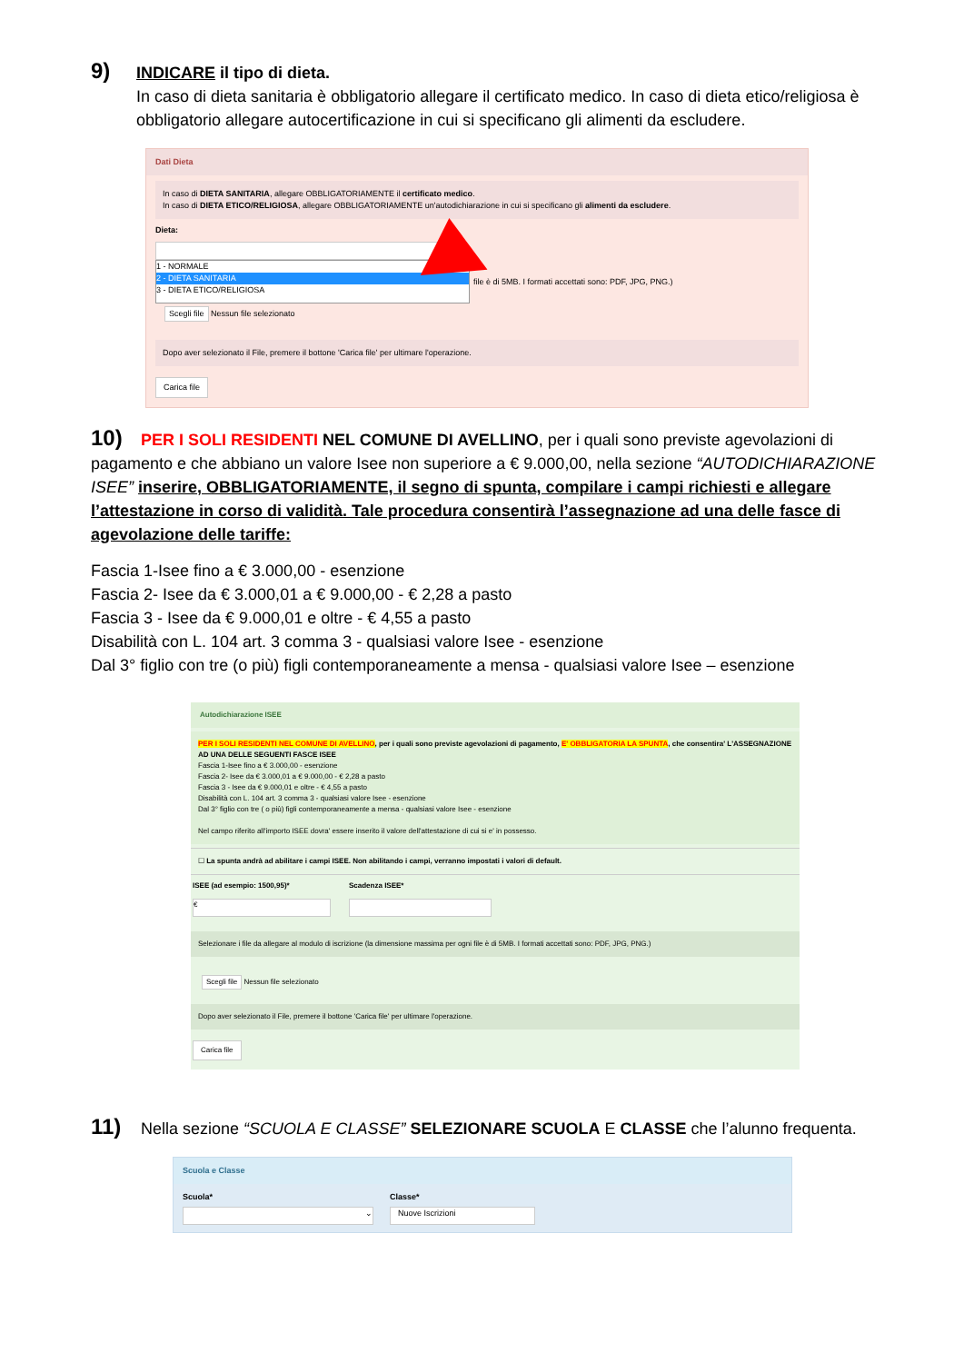9) INDICARE il tipo di dieta.
In caso di dieta sanitaria è obbligatorio allegare il certificato medico. In caso di dieta etico/religiosa è obbligatorio allegare autocertificazione in cui si specificano gli alimenti da escludere.
Dati Dieta
In caso di DIETA SANITARIA, allegare OBBLIGATORIAMENTE il certificato medico.
In caso di DIETA ETICO/RELIGIOSA, allegare OBBLIGATORIAMENTE un'autodichiarazione in cui si specificano gli alimenti da escludere.
Dieta:
1 - NORMALE
2 - DIETA SANITARIA
3 - DIETA ETICO/RELIGIOSA
file è di 5MB. I formati accettati sono: PDF, JPG, PNG.)
Scegli file Nessun file selezionato
Dopo aver selezionato il File, premere il bottone 'Carica file' per ultimare l'operazione.
Carica file
10) PER I SOLI RESIDENTI NEL COMUNE DI AVELLINO, per i quali sono previste agevolazioni di pagamento e che abbiano un valore Isee non superiore a € 9.000,00, nella sezione “AUTODICHIARAZIONE ISEE” inserire, OBBLIGATORIAMENTE, il segno di spunta, compilare i campi richiesti e allegare l’attestazione in corso di validità. Tale procedura consentirà l’assegnazione ad una delle fasce di agevolazione delle tariffe:
Fascia 1-Isee fino a € 3.000,00 - esenzione
Fascia 2- Isee da € 3.000,01 a € 9.000,00 - € 2,28 a pasto
Fascia 3 - Isee da € 9.000,01 e oltre - € 4,55 a pasto
Disabilità con L. 104 art. 3 comma 3 - qualsiasi valore Isee - esenzione
Dal 3° figlio con tre (o più) figli contemporaneamente a mensa - qualsiasi valore Isee – esenzione
Autodichiarazione ISEE
PER I SOLI RESIDENTI NEL COMUNE DI AVELLINO, per i quali sono previste agevolazioni di pagamento, E' OBBLIGATORIA LA SPUNTA, che consentira' L'ASSEGNAZIONE AD UNA DELLE SEGUENTI FASCE ISEE
Fascia 1-Isee fino a € 3.000,00 - esenzione
Fascia 2- Isee da € 3.000,01 a € 9.000,00 - € 2,28 a pasto
Fascia 3 - Isee da € 9.000,01 e oltre - € 4,55 a pasto
Disabilità con L. 104 art. 3 comma 3 - qualsiasi valore Isee - esenzione
Dal 3° figlio con tre ( o più) figli contemporaneamente a mensa - qualsiasi valore Isee - esenzione
Nel campo riferito all'importo ISEE dovra' essere inserito il valore dell'attestazione di cui si e' in possesso.
☐ La spunta andrà ad abilitare i campi ISEE. Non abilitando i campi, verranno impostati i valori di default.
ISEE (ad esempio: 1500,95)*
€
Scadenza ISEE*
Selezionare i file da allegare al modulo di iscrizione (la dimensione massima per ogni file è di 5MB. I formati accettati sono: PDF, JPG, PNG.)
Scegli file Nessun file selezionato
Dopo aver selezionato il File, premere il bottone 'Carica file' per ultimare l'operazione.
Carica file
11) Nella sezione “SCUOLA E CLASSE” SELEZIONARE SCUOLA E CLASSE che l’alunno frequenta.
Scuola e Classe
Scuola*
⌄
Classe*
Nuove Iscrizioni